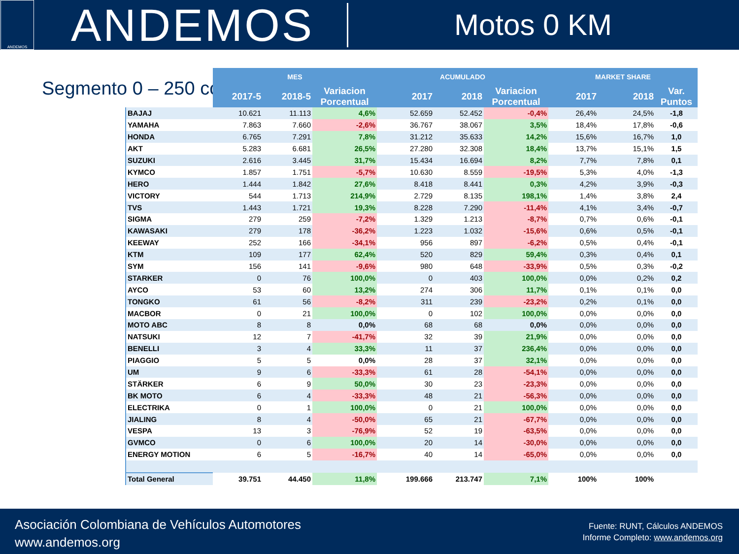ANDEMOS
ANDEMOS
Motos 0 KM
Segmento 0 – 250 cc
| | MES | | | ACUMULADO | | | MARKET SHARE | | |
| --- | --- | --- | --- | --- | --- | --- | --- | --- | --- |
| | 2017-5 | 2018-5 | Variacion Porcentual | 2017 | 2018 | Variacion Porcentual | 2017 | 2018 | Var. Puntos |
| BAJAJ | 10.621 | 11.113 | 4,6% | 52.659 | 52.452 | -0,4% | 26,4% | 24,5% | -1,8 |
| YAMAHA | 7.863 | 7.660 | -2,6% | 36.767 | 38.067 | 3,5% | 18,4% | 17,8% | -0,6 |
| HONDA | 6.765 | 7.291 | 7,8% | 31.212 | 35.633 | 14,2% | 15,6% | 16,7% | 1,0 |
| AKT | 5.283 | 6.681 | 26,5% | 27.280 | 32.308 | 18,4% | 13,7% | 15,1% | 1,5 |
| SUZUKI | 2.616 | 3.445 | 31,7% | 15.434 | 16.694 | 8,2% | 7,7% | 7,8% | 0,1 |
| KYMCO | 1.857 | 1.751 | -5,7% | 10.630 | 8.559 | -19,5% | 5,3% | 4,0% | -1,3 |
| HERO | 1.444 | 1.842 | 27,6% | 8.418 | 8.441 | 0,3% | 4,2% | 3,9% | -0,3 |
| VICTORY | 544 | 1.713 | 214,9% | 2.729 | 8.135 | 198,1% | 1,4% | 3,8% | 2,4 |
| TVS | 1.443 | 1.721 | 19,3% | 8.228 | 7.290 | -11,4% | 4,1% | 3,4% | -0,7 |
| SIGMA | 279 | 259 | -7,2% | 1.329 | 1.213 | -8,7% | 0,7% | 0,6% | -0,1 |
| KAWASAKI | 279 | 178 | -36,2% | 1.223 | 1.032 | -15,6% | 0,6% | 0,5% | -0,1 |
| KEEWAY | 252 | 166 | -34,1% | 956 | 897 | -6,2% | 0,5% | 0,4% | -0,1 |
| KTM | 109 | 177 | 62,4% | 520 | 829 | 59,4% | 0,3% | 0,4% | 0,1 |
| SYM | 156 | 141 | -9,6% | 980 | 648 | -33,9% | 0,5% | 0,3% | -0,2 |
| STARKER | 0 | 76 | 100,0% | 0 | 403 | 100,0% | 0,0% | 0,2% | 0,2 |
| AYCO | 53 | 60 | 13,2% | 274 | 306 | 11,7% | 0,1% | 0,1% | 0,0 |
| TONGKO | 61 | 56 | -8,2% | 311 | 239 | -23,2% | 0,2% | 0,1% | 0,0 |
| MACBOR | 0 | 21 | 100,0% | 0 | 102 | 100,0% | 0,0% | 0,0% | 0,0 |
| MOTO ABC | 8 | 8 | 0,0% | 68 | 68 | 0,0% | 0,0% | 0,0% | 0,0 |
| NATSUKI | 12 | 7 | -41,7% | 32 | 39 | 21,9% | 0,0% | 0,0% | 0,0 |
| BENELLI | 3 | 4 | 33,3% | 11 | 37 | 236,4% | 0,0% | 0,0% | 0,0 |
| PIAGGIO | 5 | 5 | 0,0% | 28 | 37 | 32,1% | 0,0% | 0,0% | 0,0 |
| UM | 9 | 6 | -33,3% | 61 | 28 | -54,1% | 0,0% | 0,0% | 0,0 |
| STÄRKER | 6 | 9 | 50,0% | 30 | 23 | -23,3% | 0,0% | 0,0% | 0,0 |
| BK MOTO | 6 | 4 | -33,3% | 48 | 21 | -56,3% | 0,0% | 0,0% | 0,0 |
| ELECTRIKA | 0 | 1 | 100,0% | 0 | 21 | 100,0% | 0,0% | 0,0% | 0,0 |
| JIALING | 8 | 4 | -50,0% | 65 | 21 | -67,7% | 0,0% | 0,0% | 0,0 |
| VESPA | 13 | 3 | -76,9% | 52 | 19 | -63,5% | 0,0% | 0,0% | 0,0 |
| GVMCO | 0 | 6 | 100,0% | 20 | 14 | -30,0% | 0,0% | 0,0% | 0,0 |
| ENERGY MOTION | 6 | 5 | -16,7% | 40 | 14 | -65,0% | 0,0% | 0,0% | 0,0 |
| Total General | 39.751 | 44.450 | 11,8% | 199.666 | 213.747 | 7,1% | 100% | 100% | |
Asociación Colombiana de Vehículos Automotores
www.andemos.org
Fuente: RUNT, Cálculos ANDEMOS
Informe Completo: www.andemos.org